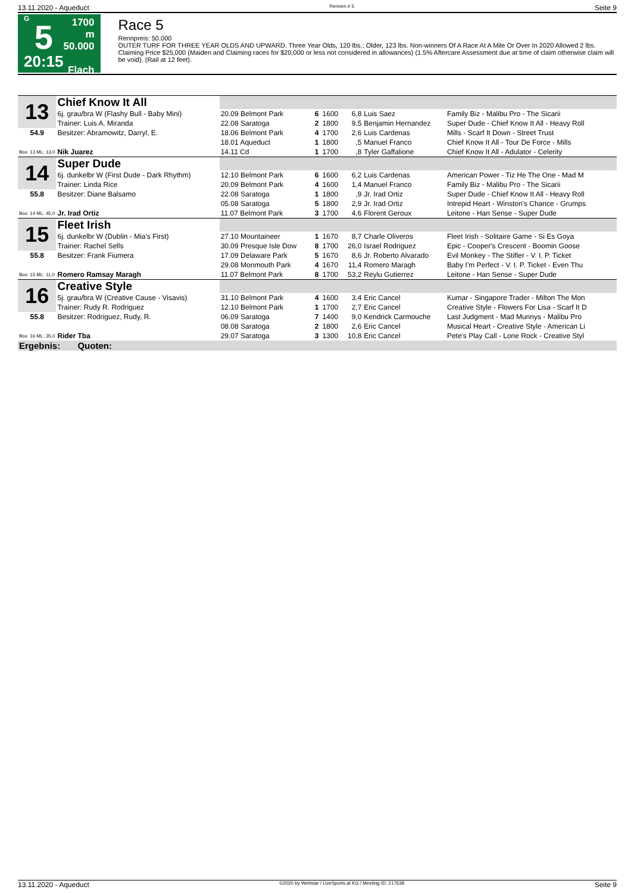13.11.2020 - Aqueduct Rennen # 5 Seite 9
G
5
20:15
1700 m
50.000
Flach
Race 5
Rennpreis: 50.000
OUTER TURF FOR THREE YEAR OLDS AND UPWARD. Three Year Olds, 120 lbs.; Older, 123 lbs. Non-winners Of A Race At A Mile Or Over In 2020 Allowed 2 lbs. Claiming Price $25,000 (Maiden and Claiming races for $20,000 or less not considered in allowances) (1.5% Aftercare Assessment due at time of claim otherwise claim will be void). (Rail at 12 feet).
| 13 | Chief Know It All | | | | | | | |
| | 6j. grau/bra W (Flashy Bull - Baby Mini) | | 20.09 Belmont Park | 6 | 1600 | 6,8 | Luis Saez | Family Biz - Malibu Pro - The Sicarii |
| | Trainer: Luis A. Miranda | | 22.08 Saratoga | 2 | 1800 | 9,5 | Benjamin Hernandez | Super Dude - Chief Know It All - Heavy Roll |
| 54.9 | Besitzer: Abramowitz, Darryl, E. | | 18.06 Belmont Park | 4 | 1700 | 2,6 | Luis Cardenas | Mills - Scarf It Down - Street Trust |
| | | | 18.01 Aqueduct | 1 | 1800 | ,5 | Manuel Franco | Chief Know It All - Tour De Force - Mills |
| Box: 13 ML: 13,0 | Nik Juarez | | 14.11 Cd | 1 | 1700 | ,8 | Tyler Gaffalione | Chief Know It All - Adulator - Celerity |
| 14 | Super Dude | | | | | | | |
| | 6j. dunkelbr W (First Dude - Dark Rhythm) | | 12.10 Belmont Park | 6 | 1600 | 6,2 | Luis Cardenas | American Power - Tiz He The One - Mad M |
| | Trainer: Linda Rice | | 20.09 Belmont Park | 4 | 1600 | 1,4 | Manuel Franco | Family Biz - Malibu Pro - The Sicarii |
| 55.8 | Besitzer: Diane Balsamo | | 22.08 Saratoga | 1 | 1800 | ,9 | Jr. Irad Ortiz | Super Dude - Chief Know It All - Heavy Roll |
| | | | 05.08 Saratoga | 5 | 1800 | 2,9 | Jr. Irad Ortiz | Intrepid Heart - Winston's Chance - Grumps |
| Box: 14 ML: 45,0 | Jr. Irad Ortiz | | 11.07 Belmont Park | 3 | 1700 | 4,6 | Florent Geroux | Leitone - Han Sense - Super Dude |
| 15 | Fleet Irish | | | | | | | |
| | 6j. dunkelbr W (Dublin - Mia's First) | | 27.10 Mountaineer | 1 | 1670 | 8,7 | Charle Oliveros | Fleet Irish - Solitaire Game - Si Es Goya |
| | Trainer: Rachel Sells | | 30.09 Presque Isle Dow | 8 | 1700 | 26,0 | Israel Rodriguez | Epic - Cooper's Crescent - Boomin Goose |
| 55.8 | Besitzer: Frank Fiumera | | 17.09 Delaware Park | 5 | 1670 | 8,6 | Jr. Roberto Alvarado | Evil Monkey - The Stifler - V. I. P. Ticket |
| | | | 29.08 Monmouth Park | 4 | 1670 | 11,4 | Romero Maragh | Baby I'm Perfect - V. I. P. Ticket - Even Thu |
| Box: 15 ML: 11,0 | Romero Ramsay Maragh | | 11.07 Belmont Park | 8 | 1700 | 53,2 | Reylu Gutierrez | Leitone - Han Sense - Super Dude |
| 16 | Creative Style | | | | | | | |
| | 5j. grau/bra W (Creative Cause - Visavis) | | 31.10 Belmont Park | 4 | 1600 | 3,4 | Eric Cancel | Kumar - Singapore Trader - Milton The Mon |
| | Trainer: Rudy R. Rodriguez | | 12.10 Belmont Park | 1 | 1700 | 2,7 | Eric Cancel | Creative Style - Flowers For Lisa - Scarf It D |
| 55.8 | Besitzer: Rodriguez, Rudy, R. | | 06.09 Saratoga | 7 | 1400 | 9,0 | Kendrick Carmouche | Last Judgment - Mad Munnys - Malibu Pro |
| | | | 08.08 Saratoga | 2 | 1800 | 2,6 | Eric Cancel | Musical Heart - Creative Style - American Li |
| Box: 16 ML: 35,0 | Rider Tba | | 29.07 Saratoga | 3 | 1300 | 10,8 | Eric Cancel | Pete's Play Call - Lone Rock - Creative Styl |
| Ergebnis: | | Quoten: | | | | | | |
13.11.2020 - Aqueduct ©2020 by Wettstar / LiveSports.at KG / Meeting ID: 217638 Seite 9